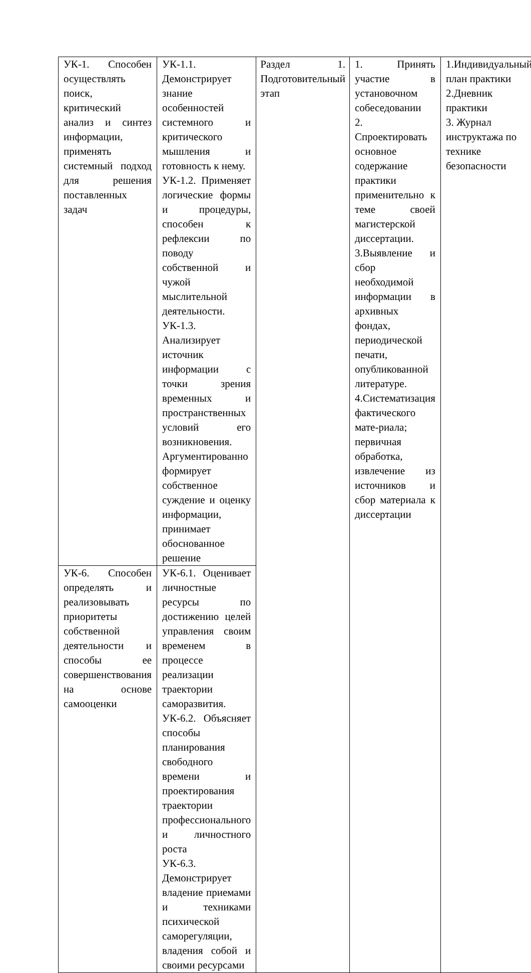| УК-1. Способен осуществлять поиск, критический анализ и синтез информации, применять системный подход для решения поставленных задач | УК-1.1. Демонстрирует знание особенностей системного и критического мышления и готовность к нему. УК-1.2. Применяет логические формы и процедуры, способен к рефлексии по поводу собственной и чужой мыслительной деятельности. УК-1.3. Анализирует источник информации с точки зрения временных и пространственных условий его возникновения. Аргументированно формирует собственное суждение и оценку информации, принимает обоснованное решение | Раздел 1. Подготовительный этап | 1. Принять участие в установочном собеседовании 2. Спроектировать основное содержание практики применительно к теме своей магистерской диссертации. 3.Выявление и сбор необходимой информации в архивных фондах, периодической печати, опубликованной литературе. 4.Систематизация фактического мате-риала; первичная обработка, извлечение из источников и сбор материала к диссертации | 1.Индивидуальный план практики 2.Дневник практики 3. Журнал инструктажа по технике безопасности |
| УК-6. Способен определять и реализовывать приоритеты собственной деятельности и способы ее совершенствования на основе самооценки | УК-6.1. Оценивает личностные ресурсы по достижению целей управления своим временем в процессе реализации траектории саморазвития. УК-6.2. Объясняет способы планирования свободного времени и проектирования траектории профессионального и личностного роста УК-6.3. Демонстрирует владение приемами и техниками психической саморегуляции, владения собой и своими ресурсами | | | |